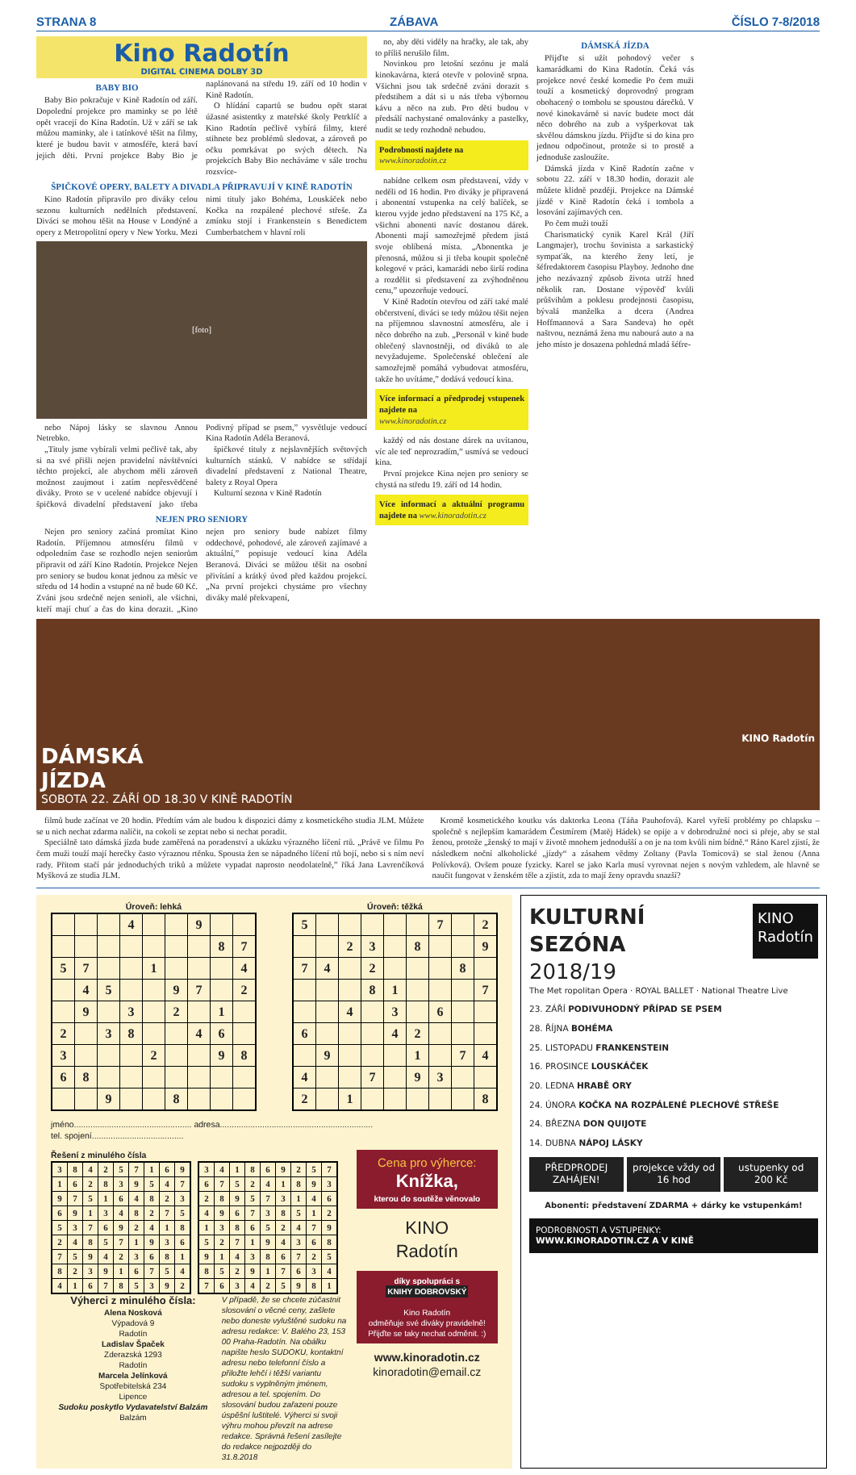STRANA 8 ZÁBAVA ČÍSLO 7-8/2018
Kino Radotín
DIGITAL CINEMA DOLBY 3D
BABY BIO
Baby Bio pokračuje v Kině Radotín od září. Dopolední projekce pro maminky se po létě opět vracejí do Kina Radotín. Už v září se tak můžou maminky, ale i tatínkové těšit na filmy, které je budou bavit v atmosféře, která baví jejich děti. První projekce Baby Bio je naplánovaná na středu 19. září od 10 hodin v Kině Radotín.
O hlídání capartů se budou opět starat úžasné asistentky z mateřské školy Petrklíč a Kino Radotín pečlivě vybírá filmy, které stihnete bez problémů sledovat, a zároveň po očku pomrkávat po svých dětech. Na projekcích Baby Bio necháváme v sále trochu rozsvíce-
ŠPIČKOVÉ OPERY, BALETY A DIVADLA PŘIPRAVUJÍ V KINĚ RADOTÍN
Kino Radotín připravilo pro diváky celou sezonu kulturních nedělních představení. Diváci se mohou těšit na House v Londýně a opery z Metropolitní opery v New Yorku. Mezi nimi tituly jako Bohéma, Louskáček nebo Kočka na rozpálené plechové střeše. Za zmínku stojí i Frankenstein s Benedictem Cumberbatchem v hlavní roli
[foto]
nebo Nápoj lásky se slavnou Annou Netrebko.
„Tituly jsme vybírali velmi pečlivě tak, aby si na své přišli nejen pravidelní návštěvníci těchto projekcí, ale abychom měli zároveň možnost zaujmout i zatím nepřesvědčené diváky. Proto se v ucelené nabídce objevují i špičková divadelní představení jako třeba Podivný případ se psem,” vysvětluje vedoucí Kina Radotín Adéla Beranová.
špičkové tituly z nejslavnějších světových kulturních stánků. V nabídce se střídají divadelní představení z National Theatre, balety z Royal Opera
Kulturní sezona v Kině Radotín
NEJEN PRO SENIORY
Nejen pro seniory začíná promítat Kino Radotín. Příjemnou atmosféru filmů v odpoledním čase se rozhodlo nejen seniorům připravit od září Kino Radotín. Projekce Nejen pro seniory se budou konat jednou za měsíc ve středu od 14 hodin a vstupné na ně bude 60 Kč. Zváni jsou srdečně nejen senioři, ale všichni, kteří mají chuť a čas do kina dorazit. „Kino nejen pro seniory bude nabízet filmy oddechové, pohodové, ale zároveň zajímavé a aktuální,” popisuje vedoucí kina Adéla Beranová. Diváci se můžou těšit na osobní přivítání a krátký úvod před každou projekcí. „Na první projekci chystáme pro všechny diváky malé překvapení,
no, aby děti viděly na hračky, ale tak, aby to příliš nerušilo film.
Novinkou pro letošní sezónu je malá kinokavárna, která otevře v polovině srpna. Všichni jsou tak srdečně zváni dorazit s předstihem a dát si u nás třeba výbornou kávu a něco na zub. Pro děti budou v předsálí nachystané omalovánky a pastelky, nudit se tedy rozhodně nebudou.
Podrobnosti najdete na
www.kinoradotin.cz
nabídne celkem osm představení, vždy v neděli od 16 hodin. Pro diváky je připravená i abonentní vstupenka na celý balíček, se kterou vyjde jedno představení na 175 Kč, a všichni abonenti navíc dostanou dárek. Abonenti mají samozřejmě předem jistá svoje oblíbená místa. „Abonentka je přenosná, můžou si ji třeba koupit společně kolegové v práci, kamarádi nebo širší rodina a rozdělit si představení za zvýhodněnou cenu,” upozorňuje vedoucí.
V Kině Radotín otevřou od září také malé občerstvení, diváci se tedy můžou těšit nejen na příjemnou slavnostní atmosféru, ale i něco dobrého na zub. „Personál v kině bude oblečený slavnostněji, od diváků to ale nevyžadujeme. Společenské oblečení ale samozřejmě pomáhá vybudovat atmosféru, takže ho uvítáme,” dodává vedoucí kina.
Více informací a předprodej vstupenek najdete na
www.kinoradotin.cz
každý od nás dostane dárek na uvítanou, víc ale teď neprozradím,” usmívá se vedoucí kina.
První projekce Kina nejen pro seniory se chystá na středu 19. září od 14 hodin.
Více informací a aktuální programu najdete na www.kinoradotin.cz
DÁMSKÁ JÍZDA
Přijďte si užít pohodový večer s kamarádkami do Kina Radotín. Čeká vás projekce nové české komedie Po čem muži touží a kosmetický doprovodný program obohacený o tombolu se spoustou dárečků. V nové kinokavárně si navíc budete moct dát něco dobrého na zub a vyšperkovat tak skvělou dámskou jízdu. Přijďte si do kina pro jednou odpočinout, protože si to prostě a jednoduše zasloužíte.
Dámská jízda v Kině Radotín začne v sobotu 22. září v 18.30 hodin, dorazit ale můžete klidně později. Projekce na Dámské jízdě v Kině Radotín čeká i tombola a losování zajímavých cen.
Po čem muži touží
Charismatický cynik Karel Král (Jiří Langmajer), trochu šovinista a sarkastický sympaťák, na kterého ženy letí, je šéfredaktorem časopisu Playboy. Jednoho dne jeho nezávazný způsob života utrží hned několik ran. Dostane výpověď kvůli průšvihům a poklesu prodejnosti časopisu, bývalá manželka a dcera (Andrea Hoffmannová a Sara Sandeva) ho opět naštvou, neznámá žena mu nabourá auto a na jeho místo je dosazena pohledná mladá šéfre-
KINO Radotín
DÁMSKÁ
JÍZDA
SOBOTA 22. ZÁŘÍ OD 18.30 V KINĚ RADOTÍN
filmů bude začínat ve 20 hodin. Předtím vám ale budou k dispozici dámy z kosmetického studia JLM. Můžete se u nich nechat zdarma nalíčit, na cokoli se zeptat nebo si nechat poradit.
Speciálně tato dámská jízda bude zaměřená na poradenství a ukázku výrazného líčení rtů. „Právě ve filmu Po čem muži touží mají herečky často výraznou rtěnku. Spousta žen se nápadného líčení rtů bojí, nebo si s ním neví rady. Přitom stačí pár jednoduchých triků a můžete vypadat naprosto neodolatelně,” říká Jana Lavrenčíková Myšková ze studia JLM.
Kromě kosmetického koutku vás daktorka Leona (Táňa Pauhofová). Karel vyřeší problémy po chlapsku – společně s nejlepším kamarádem Čestmírem (Matěj Hádek) se opije a v dobrodružné noci si přeje, aby se stal ženou, protože „ženský to mají v životě mnohem jednodušší a on je na tom kvůli nim bídně.“ Ráno Karel zjistí, že následkem noční alkoholické „jízdy“ a zásahem vědmy Zoltany (Pavla Tomicová) se stal ženou (Anna Polívková). Ovšem pouze fyzicky. Karel se jako Karla musí vyrovnat nejen s novým vzhledem, ale hlavně se naučit fungovat v ženském těle a zjistit, zda to mají ženy opravdu snazší?
Úroveň: lehká
| | | | 4 | | | 9 | | |
| | | | | | | | 8 | 7 |
| 5 | 7 | | | 1 | | | | 4 |
| | 4 | 5 | | | 9 | 7 | | 2 |
| | 9 | | 3 | | 2 | | 1 | |
| 2 | | 3 | 8 | | | 4 | 6 | |
| 3 | | | | 2 | | | 9 | 8 |
| 6 | 8 | | | | | | | |
| | | 9 | | | 8 | | | |
Úroveň: těžká
| 5 | | | | | | 7 | | 2 |
| | | 2 | 3 | | 8 | | | 9 |
| 7 | 4 | | 2 | | | | 8 | |
| | | | 8 | 1 | | | | 7 |
| | | 4 | | 3 | | 6 | | |
| 6 | | | | 4 | 2 | | | |
| | 9 | | | | 1 | | 7 | 4 |
| 4 | | | 7 | | 9 | 3 | | |
| 2 | | 1 | | | | | | 8 |
jméno.................................................. adresa.................................................................
tel. spojení.......................................
Řešení z minulého čísla
| 3 | 8 | 4 | 2 | 5 | 7 | 1 | 6 | 9 |
| 1 | 6 | 2 | 8 | 3 | 9 | 5 | 4 | 7 |
| 9 | 7 | 5 | 1 | 6 | 4 | 8 | 2 | 3 |
| 6 | 9 | 1 | 3 | 4 | 8 | 2 | 7 | 5 |
| 5 | 3 | 7 | 6 | 9 | 2 | 4 | 1 | 8 |
| 2 | 4 | 8 | 5 | 7 | 1 | 9 | 3 | 6 |
| 7 | 5 | 9 | 4 | 2 | 3 | 6 | 8 | 1 |
| 8 | 2 | 3 | 9 | 1 | 6 | 7 | 5 | 4 |
| 4 | 1 | 6 | 7 | 8 | 5 | 3 | 9 | 2 |
| 3 | 4 | 1 | 8 | 6 | 9 | 2 | 5 | 7 |
| 6 | 7 | 5 | 2 | 4 | 1 | 8 | 9 | 3 |
| 2 | 8 | 9 | 5 | 7 | 3 | 1 | 4 | 6 |
| 4 | 9 | 6 | 7 | 3 | 8 | 5 | 1 | 2 |
| 1 | 3 | 8 | 6 | 5 | 2 | 4 | 7 | 9 |
| 5 | 2 | 7 | 1 | 9 | 4 | 3 | 6 | 8 |
| 9 | 1 | 4 | 3 | 8 | 6 | 7 | 2 | 5 |
| 8 | 5 | 2 | 9 | 1 | 7 | 6 | 3 | 4 |
| 7 | 6 | 3 | 4 | 2 | 5 | 9 | 8 | 1 |
Výherci z minulého čísla:
Alena Nosková
Výpadová 9
Radotín
Ladislav Špaček
Zderazská 1293
Radotín
Marcela Jelínková
Spotřebitelská 234
Lipence
Sudoku poskytlo Vydavatelství Balzám Balzám
V případě, že se chcete zúčastnit slosování o věcné ceny, zašlete nebo doneste vyluštěné sudoku na adresu redakce: V. Balého 23, 153 00 Praha-Radotín. Na obálku napište heslo SUDOKU, kontaktní adresu nebo telefonní číslo a přiložte lehčí i těžší variantu sudoku s vyplněným jménem, adresou a tel. spojením. Do slosování budou zařazeni pouze úspěšní luštitelé. Výherci si svoji výhru mohou převzít na adrese redakce. Správná řešení zasílejte do redakce nejpozději do 31.8.2018
Cena pro výherce:
Knížka,
kterou do soutěže věnovalo
KINO
Radotín
díky spolupráci s
KNIHY DOBROVSKÝ
Kino Radotín
odměňuje své diváky pravidelně!
Přijďte se taky nechat odměnit. :)
www.kinoradotin.cz
kinoradotin@email.cz
KULTURNÍ
SEZÓNA KINO
Radotín
2018/19
The Met ropolitan Opera · ROYAL BALLET · National Theatre Live
23. ZÁŘÍ PODIVUHODNÝ PŘÍPAD SE PSEM
28. ŘÍJNA BOHÉMA
25. LISTOPADU FRANKENSTEIN
16. PROSINCE LOUSKÁČEK
20. LEDNA HRABĚ ORY
24. ÚNORA KOČKA NA ROZPÁLENÉ PLECHOVÉ STŘEŠE
24. BŘEZNA DON QUIJOTE
14. DUBNA NÁPOJ LÁSKY
PŘEDPRODEJ ZAHÁJEN! projekce vždy od 16 hod ustupenky od 200 Kč
Abonenti: představení ZDARMA + dárky ke vstupenkám!
PODROBNOSTI A VSTUPENKY:
WWW.KINORADOTIN.CZ A V KINĚ